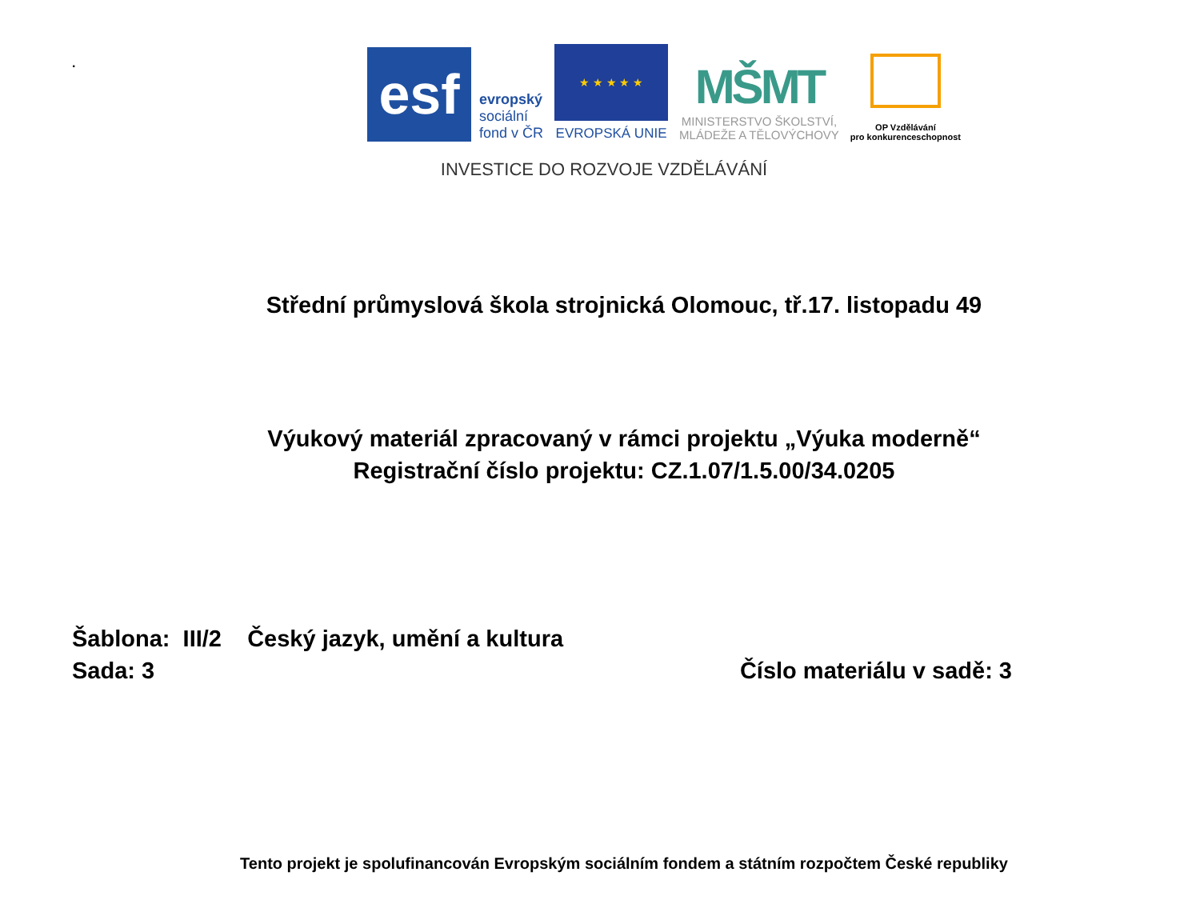.
esf
evropský
sociální
fond v ČR
★ ★ ★ ★ ★
EVROPSKÁ UNIE
MŠMT
MINISTERSTVO ŠKOLSTVÍ,
MLÁDEŽE A TĚLOVÝCHOVY
OP Vzdělávání
pro konkurenceschopnost
INVESTICE DO ROZVOJE VZDĚLÁVÁNÍ
Střední průmyslová škola strojnická Olomouc, tř.17. listopadu 49
Výukový materiál zpracovaný v rámci projektu „Výuka moderně“
Registrační číslo projektu: CZ.1.07/1.5.00/34.0205
Šablona: III/2 Český jazyk, umění a kultura
Sada: 3 Číslo materiálu v sadě: 3
Tento projekt je spolufinancován Evropským sociálním fondem a státním rozpočtem České republiky